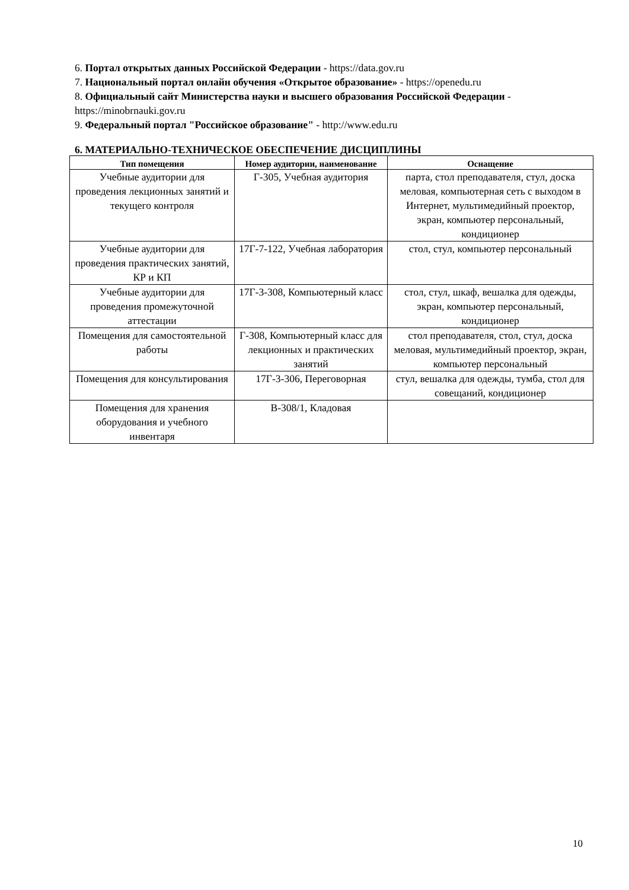6. Портал открытых данных Российской Федерации - https://data.gov.ru
7. Национальный портал онлайн обучения «Открытое образование» - https://openedu.ru
8. Официальный сайт Министерства науки и высшего образования Российской Федерации - https://minobrnauki.gov.ru
9. Федеральный портал "Российское образование" - http://www.edu.ru
6. МАТЕРИАЛЬНО-ТЕХНИЧЕСКОЕ ОБЕСПЕЧЕНИЕ ДИСЦИПЛИНЫ
| Тип помещения | Номер аудитории, наименование | Оснащение |
| --- | --- | --- |
| Учебные аудитории для проведения лекционных занятий и текущего контроля | Г-305, Учебная аудитория | парта, стол преподавателя, стул, доска меловая, компьютерная сеть с выходом в Интернет, мультимедийный проектор, экран, компьютер персональный, кондиционер |
| Учебные аудитории для проведения практических занятий, КР и КП | 17Г-7-122, Учебная лаборатория | стол, стул, компьютер персональный |
| Учебные аудитории для проведения промежуточной аттестации | 17Г-3-308, Компьютерный класс | стол, стул, шкаф, вешалка для одежды, экран, компьютер персональный, кондиционер |
| Помещения для самостоятельной работы | Г-308, Компьютерный класс для лекционных и практических занятий | стол преподавателя, стол, стул, доска меловая, мультимедийный проектор, экран, компьютер персональный |
| Помещения для консультирования | 17Г-3-306, Переговорная | стул, вешалка для одежды, тумба, стол для совещаний, кондиционер |
| Помещения для хранения оборудования и учебного инвентаря | В-308/1, Кладовая | |
10